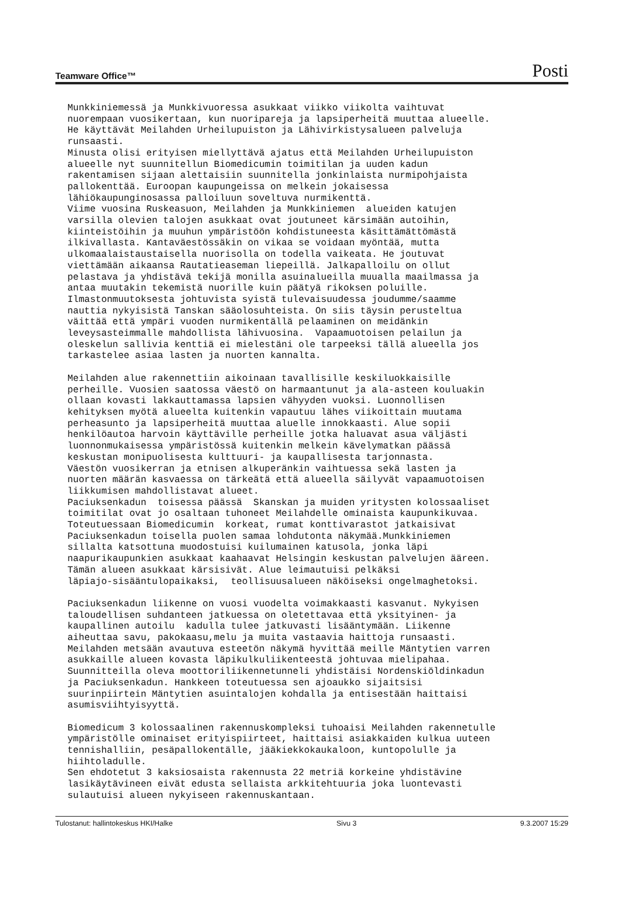Teamware Office™ Posti
Munkkiniemessä ja Munkkivuoressa asukkaat viikko viikolta vaihtuvat nuorempaan vuosikertaan, kun nuoripareja ja lapsiperheitä muuttaa alueelle. He käyttävät Meilahden Urheilupuiston ja Lähivirkistysalueen palveluja runsaasti. Minusta olisi erityisen miellyttävä ajatus että Meilahden Urheilupuiston alueelle nyt suunnitellun Biomedicumin toimitilan ja uuden kadun rakentamisen sijaan alettaisiin suunnitella jonkinlaista nurmipohjaista pallokenttää. Euroopan kaupungeissa on melkein jokaisessa lähiökaupunginosassa palloiluun soveltuva nurmikenttä. Viime vuosina Ruskeasuon, Meilahden ja Munkkiniemen alueiden katujen varsilla olevien talojen asukkaat ovat joutuneet kärsimään autoihin, kiinteistöihin ja muuhun ympäristöön kohdistuneesta käsittämättömästä ilkivallasta. Kantaväestössäkin on vikaa se voidaan myöntää, mutta ulkomaalaistaustaisella nuorisolla on todella vaikeata. He joutuvat viettämään aikaansa Rautatieaseman liepeillä. Jalkapalloilu on ollut pelastava ja yhdistävä tekijä monilla asuinalueilla muualla maailmassa ja antaa muutakin tekemistä nuorille kuin päätyä rikoksen poluille. Ilmastonmuutoksesta johtuvista syistä tulevaisuudessa joudumme/saamme nauttia nykyisistä Tanskan sääolosuhteista. On siis täysin perusteltua väittää että ympäri vuoden nurmikentällä pelaaminen on meidänkin leveysasteimmalle mahdollista lähivuosina. Vapaamuotoisen pelailun ja oleskelun sallivia kenttiä ei mielestäni ole tarpeeksi tällä alueella jos tarkastelee asiaa lasten ja nuorten kannalta. Meilahden alue rakennettiin aikoinaan tavallisille keskiluokkaisille perheille. Vuosien saatossa väestö on harmaantunut ja ala-asteen kouluakin ollaan kovasti lakkauttamassa lapsien vähyyden vuoksi. Luonnollisen kehityksen myötä alueelta kuitenkin vapautuu lähes viikoittain muutama perheasunto ja lapsiperheitä muuttaa aluelle innokkaasti. Alue sopii henkilöautoa harvoin käyttäville perheille jotka haluavat asua väljästi luonnonmukaisessa ympäristössä kuitenkin melkein kävelymatkan päässä keskustan monipuolisesta kulttuuri- ja kaupallisesta tarjonnasta. Väestön vuosikerran ja etnisen alkuperänkin vaihtuessa sekä lasten ja nuorten määrän kasvaessa on tärkeätä että alueella säilyvät vapaamuotoisen liikkumisen mahdollistavat alueet. Paciuksenkadun toisessa päässä Skanskan ja muiden yritysten kolossaaliset toimitilat ovat jo osaltaan tuhoneet Meilahdelle ominaista kaupunkikuvaa. Toteutuessaan Biomedicumin korkeat, rumat konttivarastot jatkaisivat Paciuksenkadun toisella puolen samaa lohdutonta näkymää.Munkkiniemen sillalta katsottuna muodostuisi kuilumainen katusola, jonka läpi naapurikaupunkien asukkaat kaahaavat Helsingin keskustan palvelujen ääreen. Tämän alueen asukkaat kärsisivät. Alue leimautuisi pelkäksi läpiajo-sisääntulopaikaksi, teollisuusalueen näköiseksi ongelmaghetoksi. Paciuksenkadun liikenne on vuosi vuodelta voimakkaasti kasvanut. Nykyisen taloudellisen suhdanteen jatkuessa on oletettavaa että yksityinen- ja kaupallinen autoilu kadulla tulee jatkuvasti lisääntymään. Liikenne aiheuttaa savu, pakokaasu,melu ja muita vastaavia haittoja runsaasti. Meilahden metsään avautuva esteetön näkymä hyvittää meille Mäntytien varren asukkaille alueen kovasta läpikulkuliikenteestä johtuvaa mielipahaa. Suunnitteilla oleva moottoriliikennetunneli yhdistäisi Nordenskiöldinkadun ja Paciuksenkadun. Hankkeen toteutuessa sen ajoaukko sijaitsisi suurinpiirtein Mäntytien asuintalojen kohdalla ja entisestään haittaisi asumisviihtyisyyttä. Biomedicum 3 kolossaalinen rakennuskompleksi tuhoaisi Meilahden rakennetulle ympäristölle ominaiset erityispiirteet, haittaisi asiakkaiden kulkua uuteen tennishalliin, pesäpallokentälle, jääkiekkokaukaloon, kuntopolulle ja hiihtoladulle. Sen ehdotetut 3 kaksiosaista rakennusta 22 metriä korkeine yhdistävine lasikäytävineen eivät edusta sellaista arkkitehtuuria joka luontevasti sulautuisi alueen nykyiseen rakennuskantaan.
Tulostanut: hallintokeskus HKI/Halke Sivu 3 9.3.2007 15:29